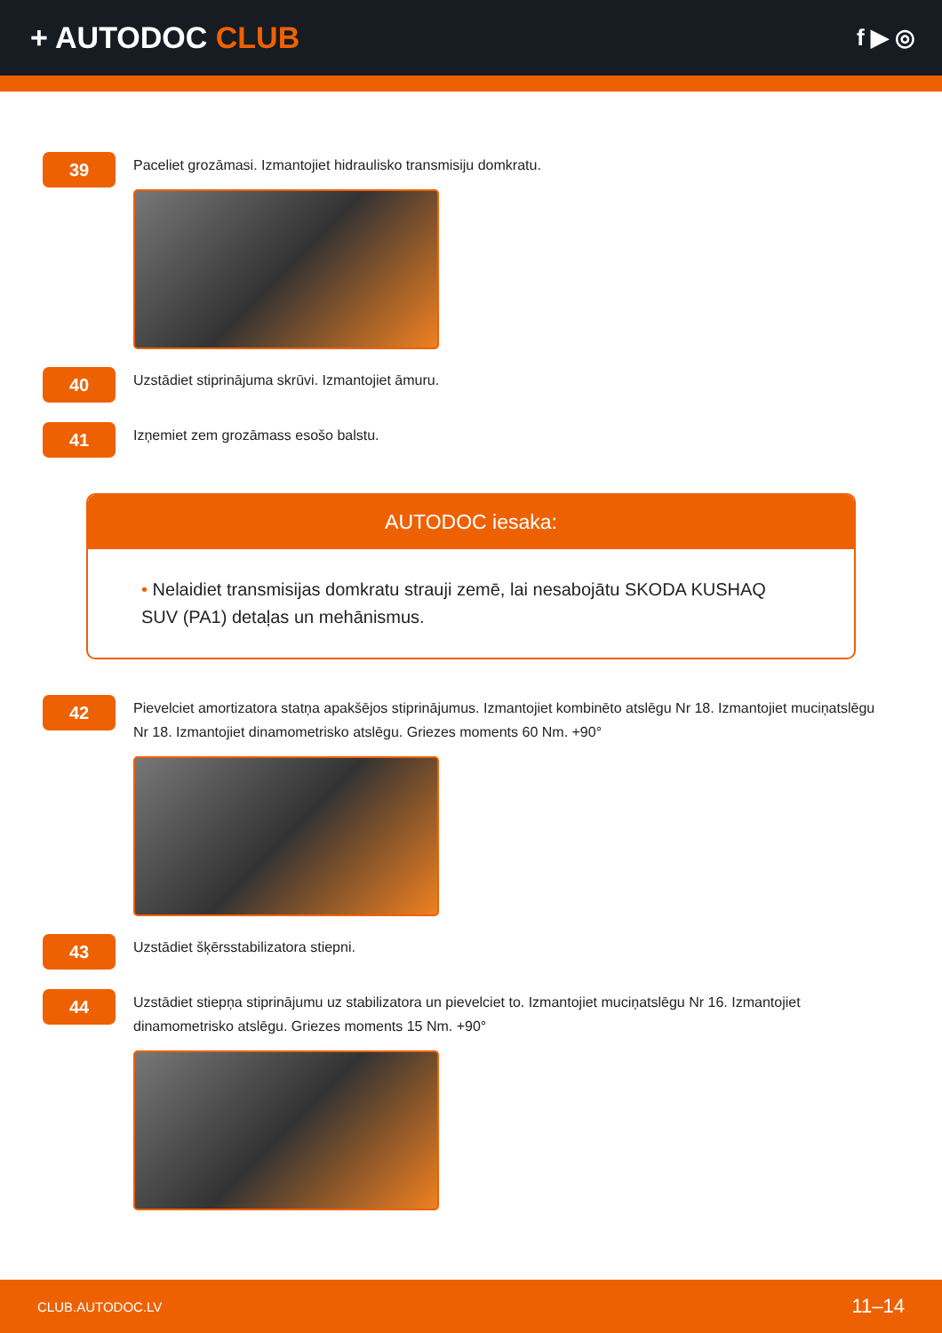+ AUTODOC CLUB
f ▶ ◎
39
Paceliet grozāmasi. Izmantojiet hidraulisko transmisiju domkratu.
40
Uzstādiet stiprinājuma skrūvi. Izmantojiet āmuru.
41
Izņemiet zem grozāmass esošo balstu.
AUTODOC iesaka:
• Nelaidiet transmisijas domkratu strauji zemē, lai nesabojātu SKODA KUSHAQ SUV (PA1) detaļas un mehānismus.
42
Pievelciet amortizatora statņa apakšējos stiprinājumus. Izmantojiet kombinēto atslēgu Nr 18. Izmantojiet muciņatslēgu Nr 18. Izmantojiet dinamometrisko atslēgu. Griezes moments 60 Nm. +90°
43
Uzstādiet šķērsstabilizatora stiepni.
44
Uzstādiet stiepņa stiprinājumu uz stabilizatora un pievelciet to. Izmantojiet muciņatslēgu Nr 16. Izmantojiet dinamometrisko atslēgu. Griezes moments 15 Nm. +90°
CLUB.AUTODOC.LV 11–14